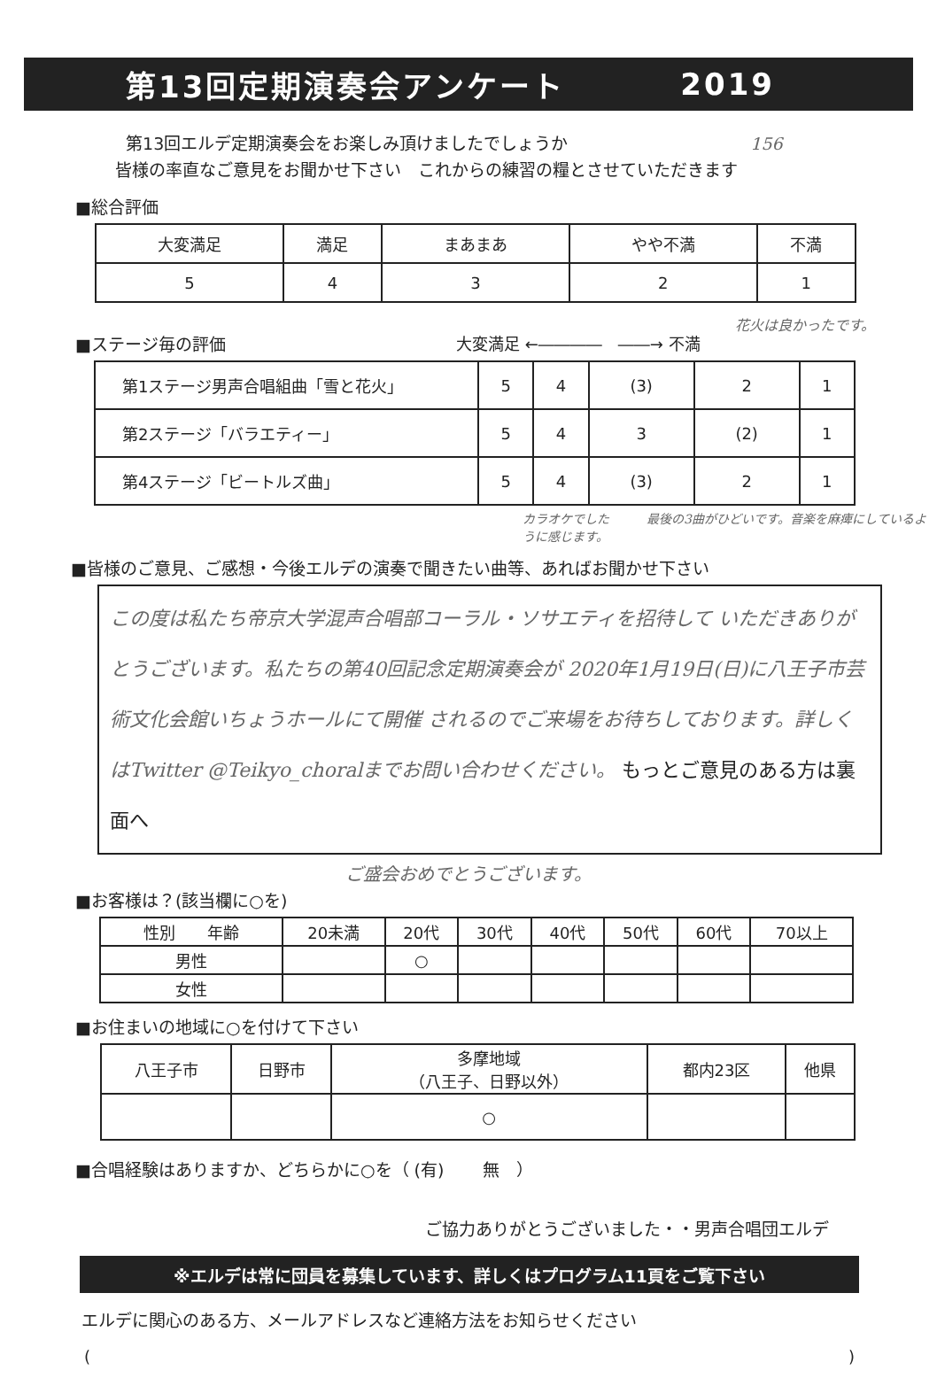第13回定期演奏会アンケート 2019
第13回エルデ定期演奏会をお楽しみ頂けましたでしょうか 156
皆様の率直なご意見をお聞かせ下さい　これからの練習の糧とさせていただきます
■総合評価
| 大変満足 | 満足 | まあまあ | やや不満 | 不満 |
| --- | --- | --- | --- | --- |
| 5 | 4 | 3 | 2 | 1 |
花火は良かったです。
■ステージ毎の評価 大変満足 ←――――　――→ 不満
| 第1ステージ男声合唱組曲「雪と花火」 | 5 | 4 | (3) | 2 | 1 |
| 第2ステージ「バラエティー」 | 5 | 4 | 3 | (2) | 1 |
| 第4ステージ「ビートルズ曲」 | 5 | 4 | (3) | 2 | 1 |
カラオケでした　　　最後の3曲がひどいです。音楽を麻痺にしているように感じます。
■皆様のご意見、ご感想・今後エルデの演奏で聞きたい曲等、あればお聞かせ下さい
この度は私たち帝京大学混声合唱部コーラル・ソサエティを招待して いただきありがとうございます。私たちの第40回記念定期演奏会が 2020年1月19日(日)に八王子市芸術文化会館いちょうホールにて開催 されるのでご来場をお待ちしております。詳しくはTwitter @Teikyo_choralまでお問い合わせください。 もっとご意見のある方は裏面へ
ご盛会おめでとうございます。
■お客様は？(該当欄に○を)
| 性別 年齢 | 20未満 | 20代 | 30代 | 40代 | 50代 | 60代 | 70以上 |
| --- | --- | --- | --- | --- | --- | --- | --- |
| 男性 | | ○ | | | | | |
| 女性 | | | | | | | |
■お住まいの地域に○を付けて下さい
| 八王子市 | 日野市 | 多摩地域 （八王子、日野以外） | 都内23区 | 他県 |
| --- | --- | --- | --- | --- |
| | | ○ | | |
■合唱経験はありますか、どちらかに○を（ (有) 　　無　）
ご協力ありがとうございました・・男声合唱団エルデ
※エルデは常に団員を募集しています、詳しくはプログラム11頁をご覧下さい
エルデに関心のある方、メールアドレスなど連絡方法をお知らせください
()